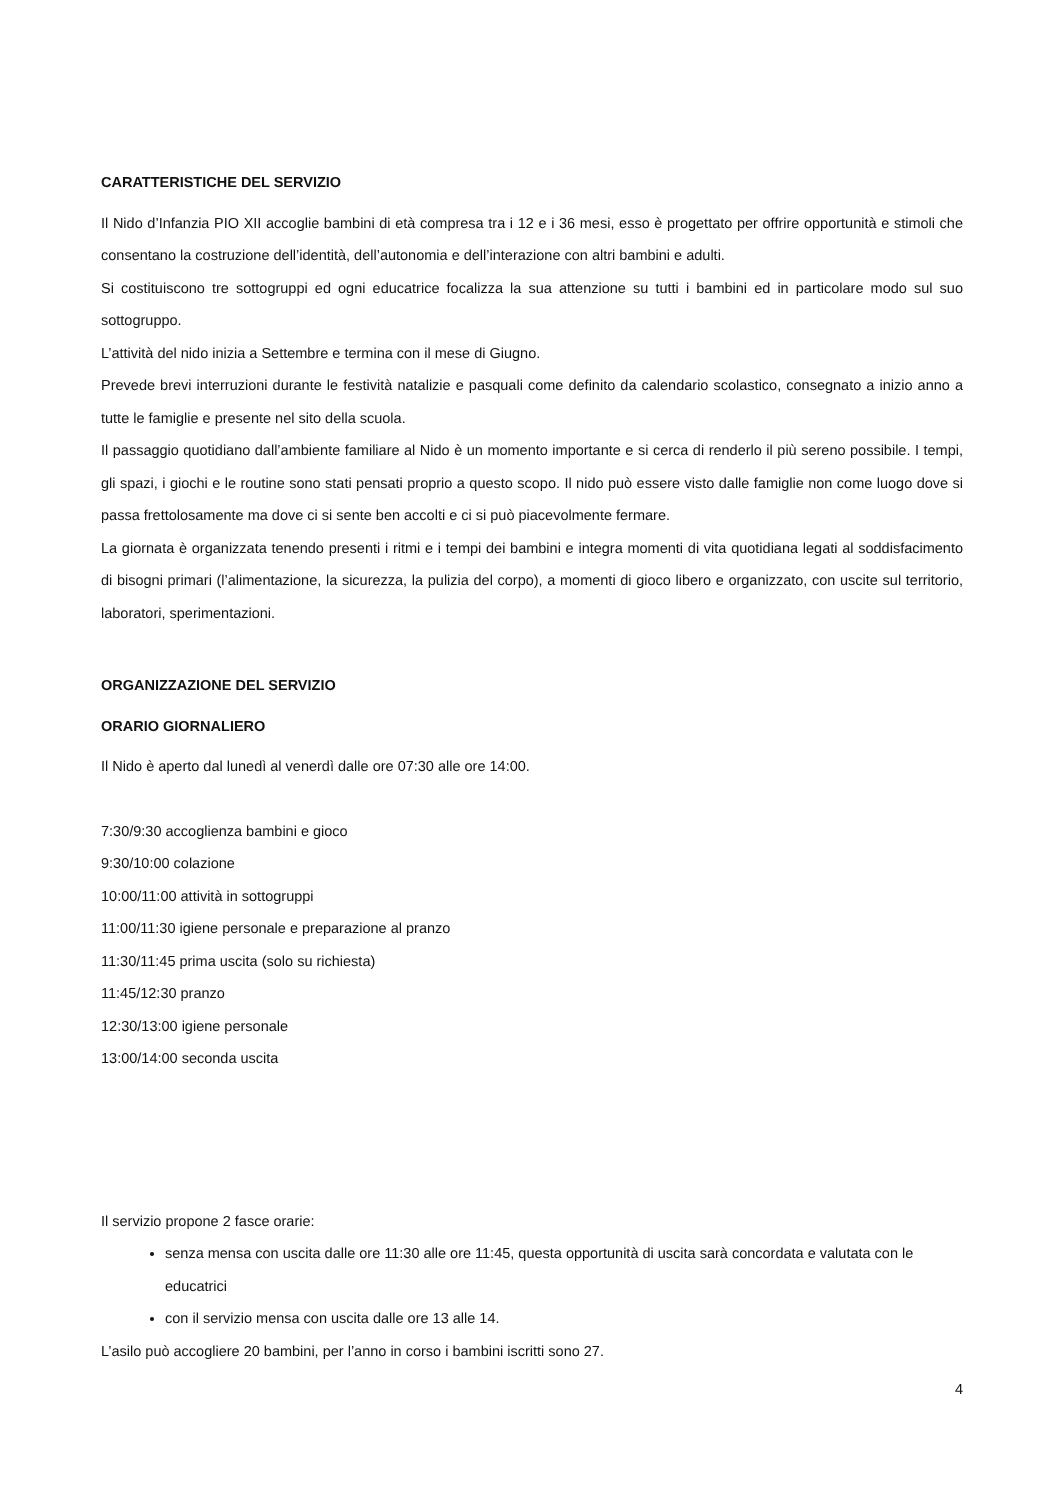CARATTERISTICHE DEL SERVIZIO
Il Nido d’Infanzia PIO XII accoglie bambini di età compresa tra i 12 e i 36 mesi, esso è progettato per offrire opportunità e stimoli che consentano la costruzione dell’identità, dell’autonomia e dell’interazione con altri bambini e adulti.
Si costituiscono tre sottogruppi ed ogni educatrice focalizza la sua attenzione su tutti i bambini ed in particolare modo sul suo sottogruppo.
L’attività del nido inizia a Settembre e termina con il mese di Giugno.
Prevede brevi interruzioni durante le festività natalizie e pasquali come definito da calendario scolastico, consegnato a inizio anno a tutte le famiglie e presente nel sito della scuola.
Il passaggio quotidiano dall’ambiente familiare al Nido è un momento importante e si cerca di renderlo il più sereno possibile. I tempi, gli spazi, i giochi e le routine sono stati pensati proprio a questo scopo. Il nido può essere visto dalle famiglie non come luogo dove si passa frettolosamente ma dove ci si sente ben accolti e ci si può piacevolmente fermare.
La giornata è organizzata tenendo presenti i ritmi e i tempi dei bambini e integra momenti di vita quotidiana legati al soddisfacimento di bisogni primari (l’alimentazione, la sicurezza, la pulizia del corpo), a momenti di gioco libero e organizzato, con uscite sul territorio, laboratori, sperimentazioni.
ORGANIZZAZIONE DEL SERVIZIO
ORARIO GIORNALIERO
Il Nido è aperto dal lunedì al venerdì dalle ore 07:30 alle ore 14:00.
7:30/9:30 accoglienza bambini e gioco
9:30/10:00 colazione
10:00/11:00 attività in sottogruppi
11:00/11:30 igiene personale e preparazione al pranzo
11:30/11:45 prima uscita (solo su richiesta)
11:45/12:30 pranzo
12:30/13:00 igiene personale
13:00/14:00 seconda uscita
Il servizio propone 2 fasce orarie:
senza mensa con uscita dalle ore 11:30 alle ore 11:45, questa opportunità di uscita sarà concordata e valutata con le educatrici
con il servizio mensa con uscita dalle ore 13 alle 14.
L’asilo può accogliere 20 bambini, per l’anno in corso i bambini iscritti sono 27.
4